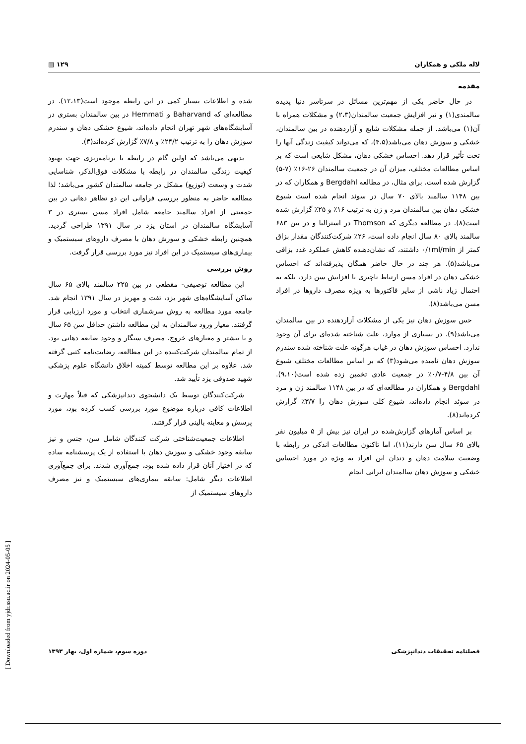لاله ملکی و همکاران ۱۲۹ ▤
مقدمه
در حال حاضر یکی از مهم‌ترین مسائل در سرتاسر دنیا پدیده سالمندی(۱) و نیز افزایش جمعیت سالمندان(۲،۳) و مشکلات همراه با آن(۱) می‌باشد. از جمله مشکلات شایع و آزاردهنده در بین سالمندان، خشکی و سوزش دهان می‌باشد(۴،۵)، که می‌تواند کیفیت زندگی آنها را تحت تأثیر قرار دهد. احساس خشکی دهان، مشکل شایعی است که بر اساس مطالعات مختلف، میزان آن در جمعیت سالمندان ۲۶-۱۶٪ (۷-۵) گزارش شده است. برای مثال، در مطالعه Bergdahl و همکاران که در بین ۱۱۴۸ سالمند بالای ۷۰ سال در سوئد انجام شده است شیوع خشکی دهان بین سالمندان مرد و زن به ترتیب ۱۶٪ و ۲۵٪ گزارش شده است(۸). در مطالعه دیگری که Thomson در استرالیا و در بین ۶۸۳ سالمند بالای ۸۰ سال انجام داده است، ۲۶٪ شرکت‌کنندگان مقدار بزاق کمتر از ۰/۱ml/min داشتند، که نشان‌دهنده کاهش عملکرد غدد بزاقی می‌باشد(۵). هر چند در حال حاضر همگان پذیرفته‌اند که احساس خشکی دهان در افراد مسن ارتباط ناچیزی با افزایش سن دارد، بلکه به احتمال زیاد ناشی از سایر فاکتورها به ویژه مصرف داروها در افراد مسن می‌باشد(۸).
حس سوزش دهان نیز یکی از مشکلات آزاردهنده در بین سالمندان می‌باشد(۹). در بسیاری از موارد، علت شناخته شده‌ای برای آن وجود ندارد. احساس سوزش دهان در غیاب هرگونه علت شناخته شده سندرم سوزش دهان نامیده می‌شود(۳) که بر اساس مطالعات مختلف شیوع آن بین ۴/۸-۰/۷٪ در جمعیت عادی تخمین زده شده است(۹،۱۰). Bergdahl و همکاران در مطالعه‌ای که در بین ۱۱۴۸ سالمند زن و مرد در سوئد انجام داده‌اند، شیوع کلی سوزش دهان را ۳/۷٪ گزارش کرده‌اند(۸).
بر اساس آمارهای گزارش‌شده در ایران نیز بیش از ۵ میلیون نفر بالای ۶۵ سال سن دارند(۱۱)، اما تاکنون مطالعات اندکی در رابطه با وضعیت سلامت دهان و دندان این افراد به ویژه در مورد احساس خشکی و سوزش دهان سالمندان ایرانی انجام
شده و اطلاعات بسیار کمی در این رابطه موجود است(۱۲،۱۳). در مطالعه‌ای که Baharvand و Hemmati در بین سالمندان بستری در آسایشگاه‌های شهر تهران انجام داده‌اند، شیوع خشکی دهان و سندرم سوزش دهان را به ترتیب ۲۴/۲٪ و ۷/۸٪ گزارش کرده‌اند(۳).
بدیهی می‌باشد که اولین گام در رابطه با برنامه‌ریزی جهت بهبود کیفیت زندگی سالمندان در رابطه با مشکلات فوق‌الذکر، شناسایی شدت و وسعت (توزیع) مشکل در جامعه سالمندان کشور می‌باشد؛ لذا مطالعه حاضر به منظور بررسی فراوانی این دو تظاهر دهانی در بین جمعیتی از افراد سالمند جامعه شامل افراد مسن بستری در ۳ آسایشگاه سالمندان در استان یزد در سال ۱۳۹۱ طراحی گردید. همچنین رابطه خشکی و سوزش دهان با مصرف داروهای سیستمیک و بیماری‌های سیستمیک در این افراد نیز مورد بررسی قرار گرفت.
روش بررسی
این مطالعه توصیفی- مقطعی در بین ۲۲۵ سالمند بالای ۶۵ سال ساکن آسایشگاه‌های شهر یزد، تفت و مهریز در سال ۱۳۹۱ انجام شد. جامعه مورد مطالعه به روش سرشماری انتخاب و مورد ارزیابی قرار گرفتند. معیار ورود سالمندان به این مطالعه داشتن حداقل سن ۶۵ سال و یا بیشتر و معیارهای خروج، مصرف سیگار و وجود ضایعه دهانی بود. از تمام سالمندان شرکت‌کننده در این مطالعه، رضایت‌نامه کتبی گرفته شد. علاوه بر این مطالعه توسط کمیته اخلاق دانشگاه علوم پزشکی شهید صدوقی یزد تأیید شد.
شرکت‌کنندگان توسط یک دانشجوی دندانپزشکی که قبلاً مهارت و اطلاعات کافی درباره موضوع مورد بررسی کسب کرده بود، مورد پرسش و معاینه بالینی قرار گرفتند.
اطلاعات جمعیت‌شناختی شرکت کنندگان شامل سن، جنس و نیز سابقه وجود خشکی و سوزش دهان با استفاده از یک پرسشنامه ساده که در اختیار آنان قرار داده شده بود، جمع‌آوری شدند. برای جمع‌آوری اطلاعات دیگر شامل: سابقه بیماری‌های سیستمیک و نیز مصرف داروهای سیستمیک از
فصلنامه تحقیقات دندانپزشکی دوره سوم، شماره اول، بهار ۱۳۹۳
[ Downloaded from yjdr.ssu.ac.ir on 2024-05-05 ]